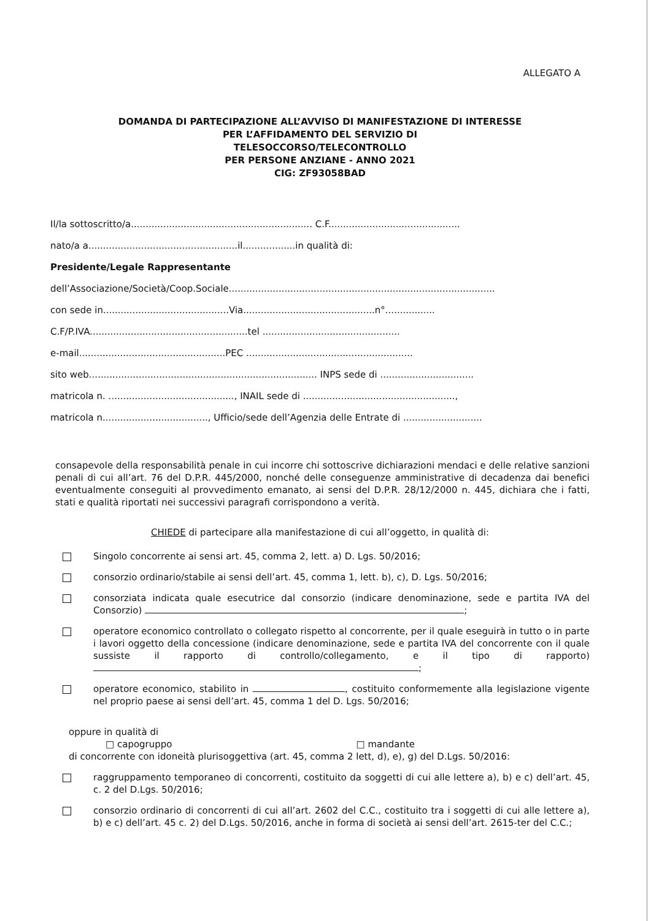ALLEGATO A
DOMANDA DI PARTECIPAZIONE ALL’AVVISO DI MANIFESTAZIONE DI INTERESSE
PER L’AFFIDAMENTO DEL SERVIZIO DI
TELESOCCORSO/TELECONTROLLO
PER PERSONE ANZIANE - ANNO 2021
CIG: ZF93058BAD
Il/la sottoscritto/a.............................................................. C.F.............................................
nato/a a...................................................il..................in qualità di:
Presidente/Legale Rappresentante
dell’Associazione/Società/Coop.Sociale...........................................................................................
con sede in...........................................Via.............................................n°.................
C.F/P.IVA......................................................tel ...............................................
e-mail..................................................PEC .........................................................
sito web.............................................................................. INPS sede di ................................
matricola n. ..........................................., INAIL sede di ....................................................,
matricola n...................................., Ufficio/sede dell’Agenzia delle Entrate di ...........................
consapevole della responsabilità penale in cui incorre chi sottoscrive dichiarazioni mendaci e delle relative sanzioni penali di cui all’art. 76 del D.P.R. 445/2000, nonché delle conseguenze amministrative di decadenza dai benefici eventualmente conseguiti al provvedimento emanato, ai sensi del D.P.R. 28/12/2000 n. 445, dichiara che i fatti, stati e qualità riportati nei successivi paragrafi corrispondono a verità.
CHIEDE di partecipare alla manifestazione di cui all’oggetto, in qualità di:
Singolo concorrente ai sensi art. 45, comma 2, lett. a) D. Lgs. 50/2016;
consorzio ordinario/stabile ai sensi dell’art. 45, comma 1, lett. b), c), D. Lgs. 50/2016;
consorziata indicata quale esecutrice dal consorzio (indicare denominazione, sede e partita IVA del Consorzio) ;
operatore economico controllato o collegato rispetto al concorrente, per il quale eseguirà in tutto o in parte i lavori oggetto della concessione (indicare denominazione, sede e partita IVA del concorrente con il quale sussiste il rapporto di controllo/collegamento, e il tipo di rapporto) ;
operatore economico, stabilito in , costituito conformemente alla legislazione vigente nel proprio paese ai sensi dell’art. 45, comma 1 del D. Lgs. 50/2016;
oppure in qualità di
□ capogruppo □ mandante
di concorrente con idoneità plurisoggettiva (art. 45, comma 2 lett, d), e), g) del D.Lgs. 50/2016:
raggruppamento temporaneo di concorrenti, costituito da soggetti di cui alle lettere a), b) e c) dell’art. 45, c. 2 del D.Lgs. 50/2016;
consorzio ordinario di concorrenti di cui all’art. 2602 del C.C., costituito tra i soggetti di cui alle lettere a), b) e c) dell’art. 45 c. 2) del D.Lgs. 50/2016, anche in forma di società ai sensi dell’art. 2615-ter del C.C.;